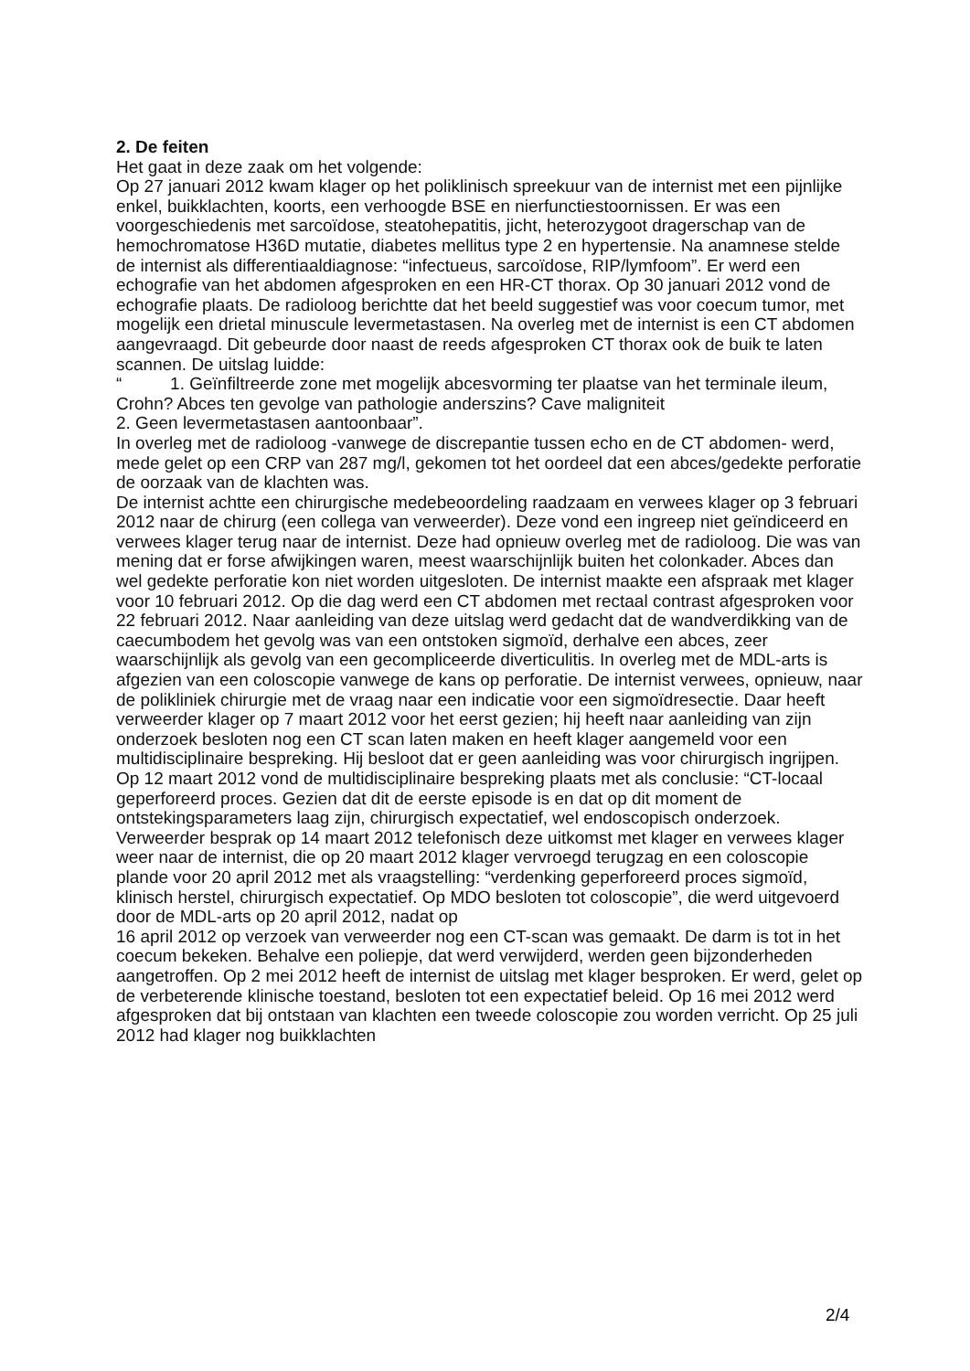2. De feiten
Het gaat in deze zaak om het volgende:
Op 27 januari 2012 kwam klager op het poliklinisch spreekuur van de internist met een pijnlijke enkel, buikklachten, koorts, een verhoogde BSE en nierfunctiestoornissen. Er was een voorgeschiedenis met sarcoïdose, steatohepatitis, jicht, heterozygoot drager­schap van de hemochromatose H36D mutatie, diabetes mellitus type 2 en hypertensie. Na anamnese stelde de internist als differentiaaldiagnose: “infectueus, sarcoïdose, RIP/lymfoom”. Er werd een echografie van het abdomen afgesproken en een HR-CT thorax. Op 30 januari 2012 vond de echografie plaats. De radioloog berichtte dat het beeld suggestief was voor coecum tumor, met mogelijk een drietal minuscule leverme­tastasen. Na overleg met de internist is een CT abdomen aangevraagd. Dit gebeurde door naast de reeds afgesproken CT thorax ook de buik te laten scannen. De uitslag luidde:
“ 1. Geïnfiltreerde zone met mogelijk abcesvorming ter plaatse van het terminale ileum, Crohn? Abces ten gevolge van pathologie anderszins? Cave maligniteit
2. Geen levermetastasen aantoonbaar”.
In overleg met de radioloog -vanwege de discrepantie tussen echo en de CT abdomen- werd, mede gelet op een CRP van 287 mg/l, gekomen tot het oordeel dat een abces/ge­dekte perforatie de oorzaak van de klachten was.
De internist achtte een chirurgische medebeoordeling raadzaam en verwees klager op 3 februari 2012 naar de chirurg (een collega van verweerder). Deze vond een ingreep niet geïndiceerd en verwees klager terug naar de internist. Deze had opnieuw overleg met de radioloog. Die was van mening dat er forse afwijkingen waren, meest waarschijn­lijk buiten het colonkader. Abces dan wel gedekte perforatie kon niet worden uitgesloten. De internist maakte een afspraak met klager voor 10 februari 2012. Op die dag werd een CT abdomen met rectaal contrast afgesproken voor 22 februari 2012. Naar aanlei­ding van deze uitslag werd gedacht dat de wandverdikking van de caecumbodem het gevolg was van een ontstoken sigmoïd, derhalve een abces, zeer waarschijnlijk als gevolg van een gecompliceerde diverticulitis. In overleg met de MDL-arts is afgezien van een coloscopie vanwege de kans op perforatie. De internist verwees, opnieuw, naar de polikliniek chirurgie met de vraag naar een indicatie voor een sigmoïdresectie. Daar heeft verweerder klager op 7 maart 2012 voor het eerst gezien; hij heeft naar aanleiding van zijn onderzoek besloten nog een CT scan laten maken en heeft klager aangemeld voor een multidisciplinaire bespreking. Hij besloot dat er geen aanleiding was voor chirurgisch ingrijpen. Op 12 maart 2012 vond de multidisciplinaire bespreking plaats met als conclusie: “CT-locaal geperforeerd proces. Gezien dat dit de eerste episode is en dat op dit moment de ontstekingsparameters laag zijn, chirurgisch expec­tatief, wel endoscopisch onderzoek. Verweerder besprak op 14 maart 2012 telefonisch deze uitkomst met klager en verwees klager weer naar de internist, die op 20 maart 2012 klager vervroegd terugzag en een coloscopie plande voor 20 april 2012 met als vraagstelling: “verdenking geperforeerd proces sigmoïd, klinisch herstel, chirurgisch expectatief. Op MDO besloten tot coloscopie”, die werd uitgevoerd door de MDL-arts op 20 april 2012, nadat op
16 april 2012 op verzoek van verweerder nog een CT-scan was gemaakt. De darm is tot in het coecum bekeken. Behalve een poliepje, dat werd verwijderd, werden geen bijzonderheden aangetroffen. Op 2 mei 2012 heeft de internist de uitslag met klager besproken. Er werd, gelet op de verbeterende klinische toestand, besloten tot een ex­pectatief beleid. Op 16 mei 2012 werd afgesproken dat bij ontstaan van klachten een tweede coloscopie zou worden verricht. Op 25 juli 2012 had klager nog buikklachten
2/4